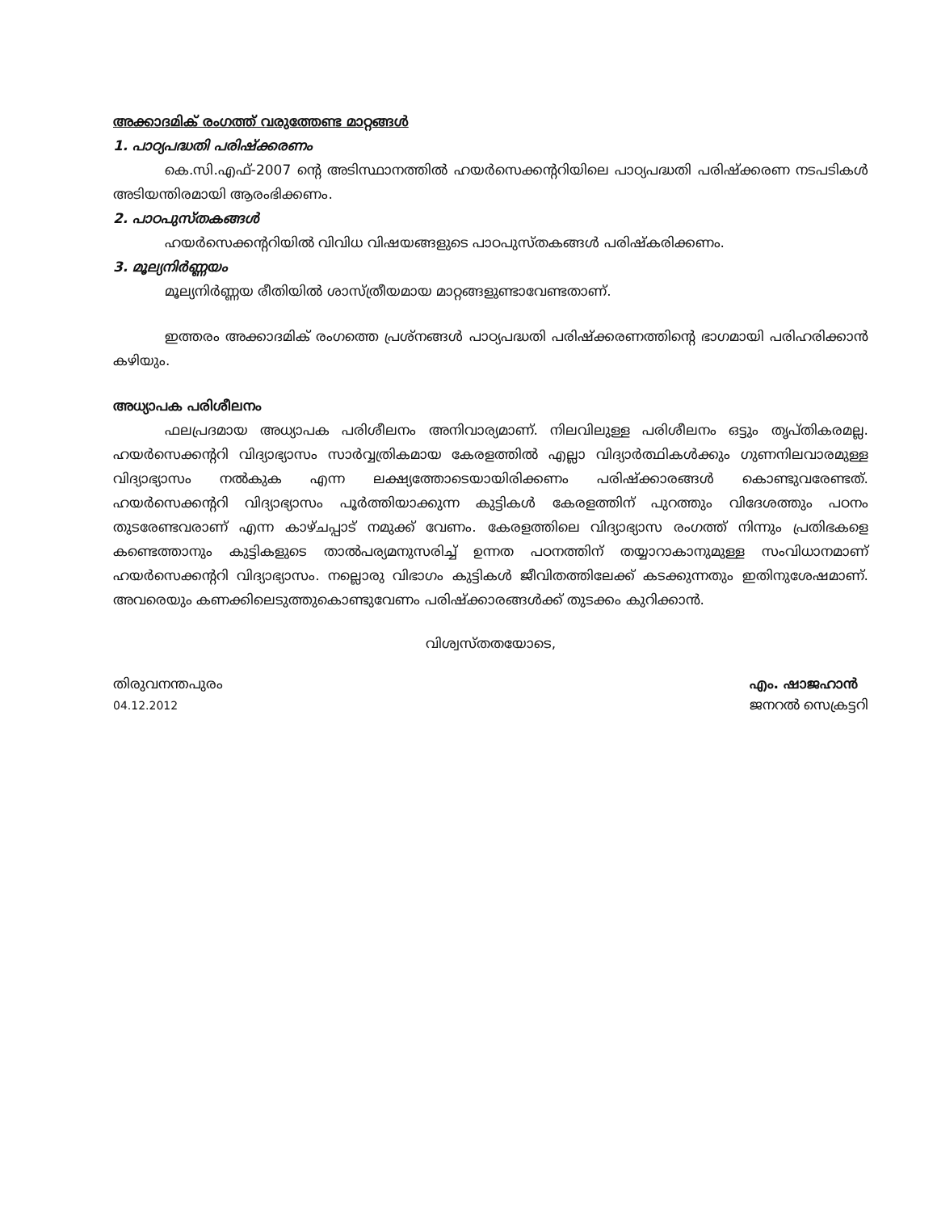അക്കാദമിക് രംഗത്ത് വരുത്തേണ്ട മാറ്റങ്ങൾ
1. പാഠ്യപദ്ധതി പരിഷ്ക്കരണം
കെ.സി.എഫ്-2007 ന്റെ അടിസ്ഥാനത്തിൽ ഹയർസെക്കന്ററിയിലെ പാഠ്യപദ്ധതി പരിഷ്ക്കരണ നടപടികൾ അടിയന്തിരമായി ആരംഭിക്കണം.
2. പാഠപുസ്തകങ്ങൾ
ഹയർസെക്കന്ററിയിൽ വിവിധ വിഷയങ്ങളുടെ പാഠപുസ്തകങ്ങൾ പരിഷ്കരിക്കണം.
3. മൂല്യനിർണ്ണയം
മൂല്യനിർണ്ണയ രീതിയിൽ ശാസ്ത്രീയമായ മാറ്റങ്ങളുണ്ടാവേണ്ടതാണ്.
ഇത്തരം അക്കാദമിക് രംഗത്തെ പ്രശ്നങ്ങൾ പാഠ്യപദ്ധതി പരിഷ്ക്കരണത്തിന്റെ ഭാഗമായി പരിഹരിക്കാൻ കഴിയും.
അധ്യാപക പരിശീലനം
ഫലപ്രദമായ അധ്യാപക പരിശീലനം അനിവാര്യമാണ്. നിലവിലുള്ള പരിശീലനം ഒട്ടും തൃപ്തികരമല്ല. ഹയർസെക്കന്ററി വിദ്യാഭ്യാസം സാർവ്വത്രികമായ കേരളത്തിൽ എല്ലാ വിദ്യാർത്ഥികൾക്കും ഗുണനിലവാരമുള്ള വിദ്യാഭ്യാസം നൽകുക എന്ന ലക്ഷ്യത്തോടെയായിരിക്കണം പരിഷ്ക്കാരങ്ങൾ കൊണ്ടുവരേണ്ടത്. ഹയർസെക്കന്ററി വിദ്യാഭ്യാസം പൂർത്തിയാക്കുന്ന കുട്ടികൾ കേരളത്തിന് പുറത്തും വിദേശത്തും പഠനം തുടരേണ്ടവരാണ് എന്ന കാഴ്ചപ്പാട് നമുക്ക് വേണം. കേരളത്തിലെ വിദ്യാഭ്യാസ രംഗത്ത് നിന്നും പ്രതിഭകളെ കണ്ടെത്താനും കുട്ടികളുടെ താൽപര്യമനുസരിച്ച് ഉന്നത പഠനത്തിന് തയ്യാറാകാനുമുള്ള സംവിധാനമാണ് ഹയർസെക്കന്ററി വിദ്യാഭ്യാസം. നല്ലൊരു വിഭാഗം കുട്ടികൾ ജീവിതത്തിലേക്ക് കടക്കുന്നതും ഇതിനുശേഷമാണ്. അവരെയും കണക്കിലെടുത്തുകൊണ്ടുവേണം പരിഷ്ക്കാരങ്ങൾക്ക് തുടക്കം കുറിക്കാൻ.
വിശ്വസ്തതയോടെ,
തിരുവനന്തപുരം
04.12.2012
എം. ഷാജഹാൻ
ജനറൽ സെക്രട്ടറി